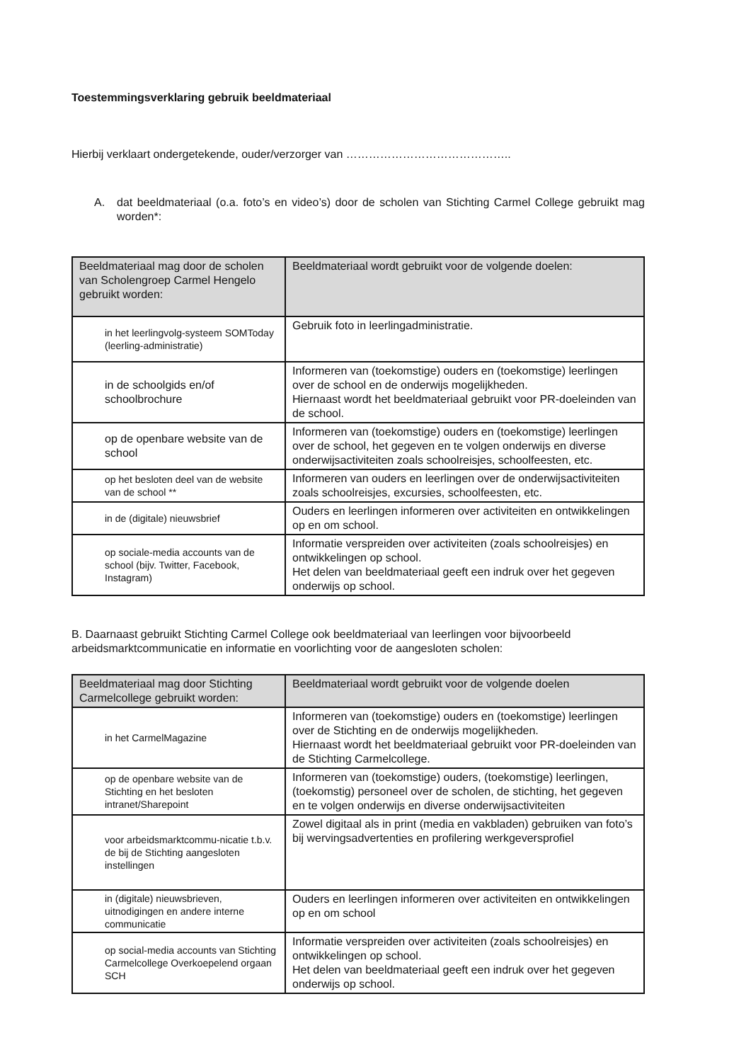Toestemmingsverklaring gebruik beeldmateriaal
Hierbij verklaart ondergetekende, ouder/verzorger van ……………………………………..
A. dat beeldmateriaal (o.a. foto’s en video’s) door de scholen van Stichting Carmel College gebruikt mag worden*:
| Beeldmateriaal mag door de scholen van Scholengroep Carmel Hengelo gebruikt worden: | Beeldmateriaal wordt gebruikt voor de volgende doelen: |
| --- | --- |
| in het leerlingvolg-systeem SOMToday (leerling-administratie) | Gebruik foto in leerlingadministratie. |
| in de schoolgids en/of schoolbrochure | Informeren van (toekomstige) ouders en (toekomstige) leerlingen over de school en de onderwijs mogelijkheden. Hiernaast wordt het beeldmateriaal gebruikt voor PR-doeleinden van de school. |
| op de openbare website van de school | Informeren van (toekomstige) ouders en (toekomstige) leerlingen over de school, het gegeven en te volgen onderwijs en diverse onderwijsactiviteiten zoals schoolreisjes, schoolfeesten, etc. |
| op het besloten deel van de website van de school ** | Informeren van ouders en leerlingen over de onderwijsactiviteiten zoals schoolreisjes, excursies, schoolfeesten, etc. |
| in de (digitale) nieuwsbrief | Ouders en leerlingen informeren over activiteiten en ontwikkelingen op en om school. |
| op sociale-media accounts van de school (bijv. Twitter, Facebook, Instagram) | Informatie verspreiden over activiteiten (zoals schoolreisjes) en ontwikkelingen op school. Het delen van beeldmateriaal geeft een indruk over het gegeven onderwijs op school. |
B. Daarnaast gebruikt Stichting Carmel College ook beeldmateriaal van leerlingen voor bijvoorbeeld arbeidsmarktcommunicatie en informatie en voorlichting voor de aangesloten scholen:
| Beeldmateriaal mag door Stichting Carmelcollege gebruikt worden: | Beeldmateriaal wordt gebruikt voor de volgende doelen |
| --- | --- |
| in het CarmelMagazine | Informeren van (toekomstige) ouders en (toekomstige) leerlingen over de Stichting en de onderwijs mogelijkheden. Hiernaast wordt het beeldmateriaal gebruikt voor PR-doeleinden van de Stichting Carmelcollege. |
| op de openbare website van de Stichting en het besloten intranet/Sharepoint | Informeren van (toekomstige) ouders, (toekomstige) leerlingen, (toekomstig) personeel over de scholen, de stichting, het gegeven en te volgen onderwijs en diverse onderwijsactiviteiten |
| voor arbeidsmarktcommu-nicatie t.b.v. de bij de Stichting aangesloten instellingen | Zowel digitaal als in print (media en vakbladen) gebruiken van foto’s bij wervingsadvertenties en profilering werkgeversprofiel |
| in (digitale) nieuwsbrieven, uitnodigingen en andere interne communicatie | Ouders en leerlingen informeren over activiteiten en ontwikkelingen op en om school |
| op social-media accounts van Stichting Carmelcollege Overkoepelend orgaan SCH | Informatie verspreiden over activiteiten (zoals schoolreisjes) en ontwikkelingen op school. Het delen van beeldmateriaal geeft een indruk over het gegeven onderwijs op school. |